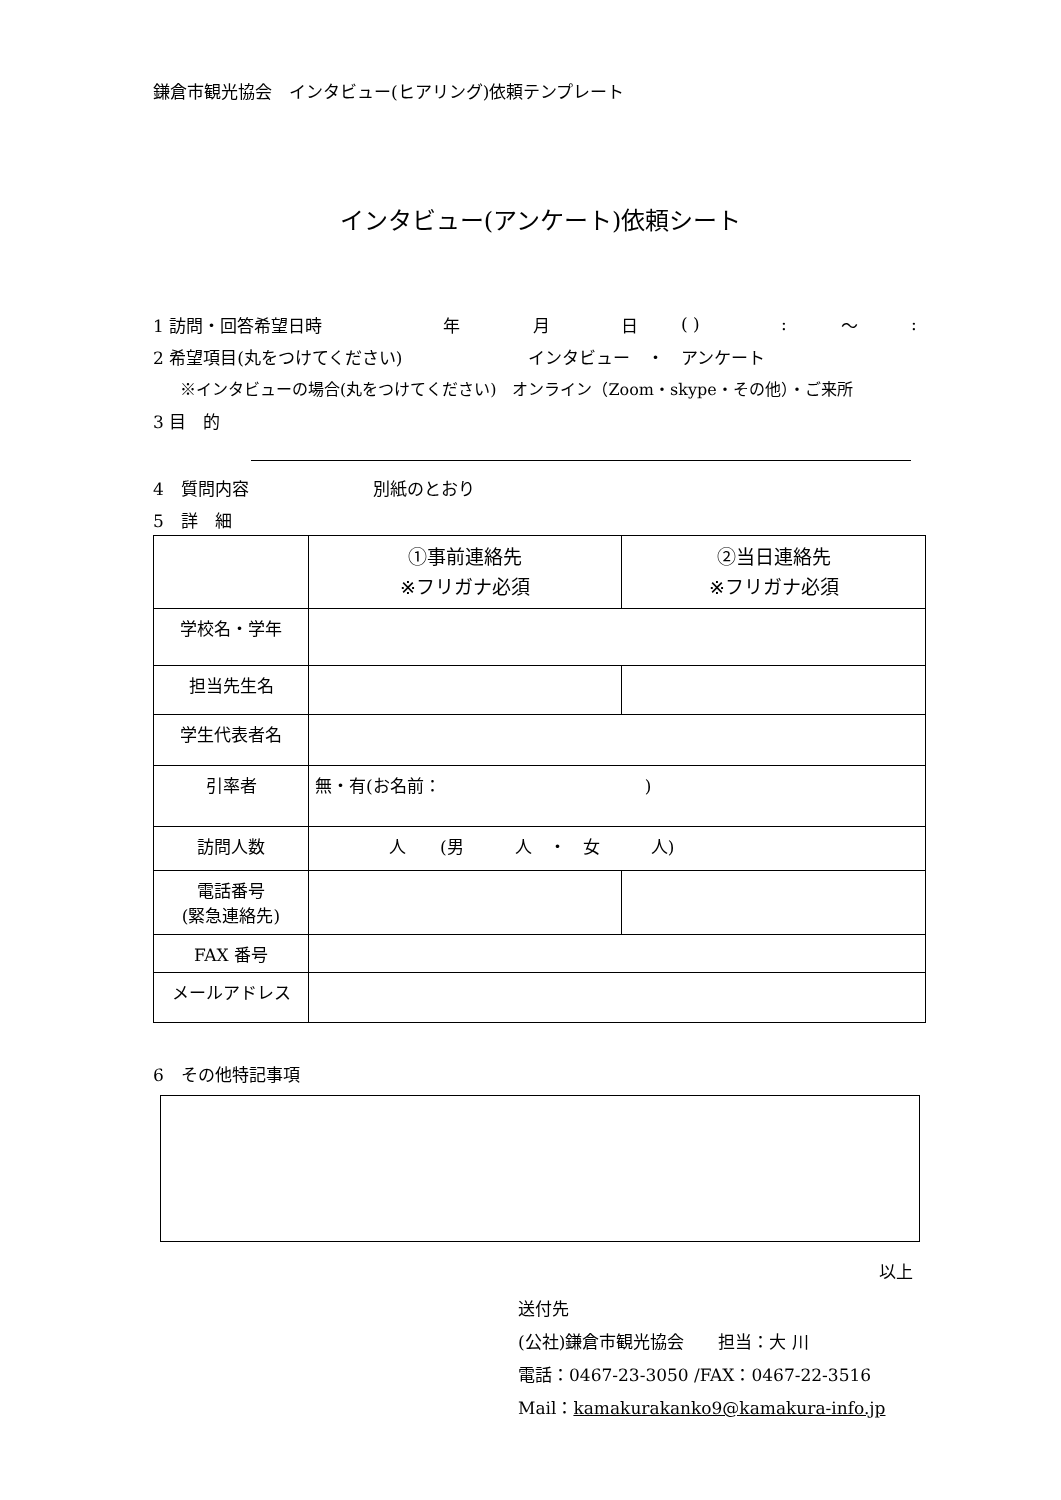鎌倉市観光協会　インタビュー(ヒアリング)依頼テンプレート
インタビュー(アンケート)依頼シート
1 訪問・回答希望日時 年 月 日 ( ): ～:
2 希望項目(丸をつけてください) インタビュー　・　アンケート
※インタビューの場合(丸をつけてください)　オンライン（Zoom・skype・その他）・ご来所
3 目　的
4　質問内容 別紙のとおり
5　詳　細
| | ①事前連絡先 ※フリガナ必須 | ②当日連絡先 ※フリガナ必須 |
| 学校名・学年 | | |
| 担当先生名 | | |
| 学生代表者名 | | |
| 引率者 | 無・有(お名前： ) | |
| 訪問人数 | 人 (男 人 ・ 女 人) | |
| 電話番号 (緊急連絡先) | | |
| FAX 番号 | | |
| メールアドレス | | |
6　その他特記事項
以上
送付先
(公社)鎌倉市観光協会　　担当：大 川
電話：0467-23-3050 /FAX：0467-22-3516
Mail：kamakurakanko9@kamakura-info.jp